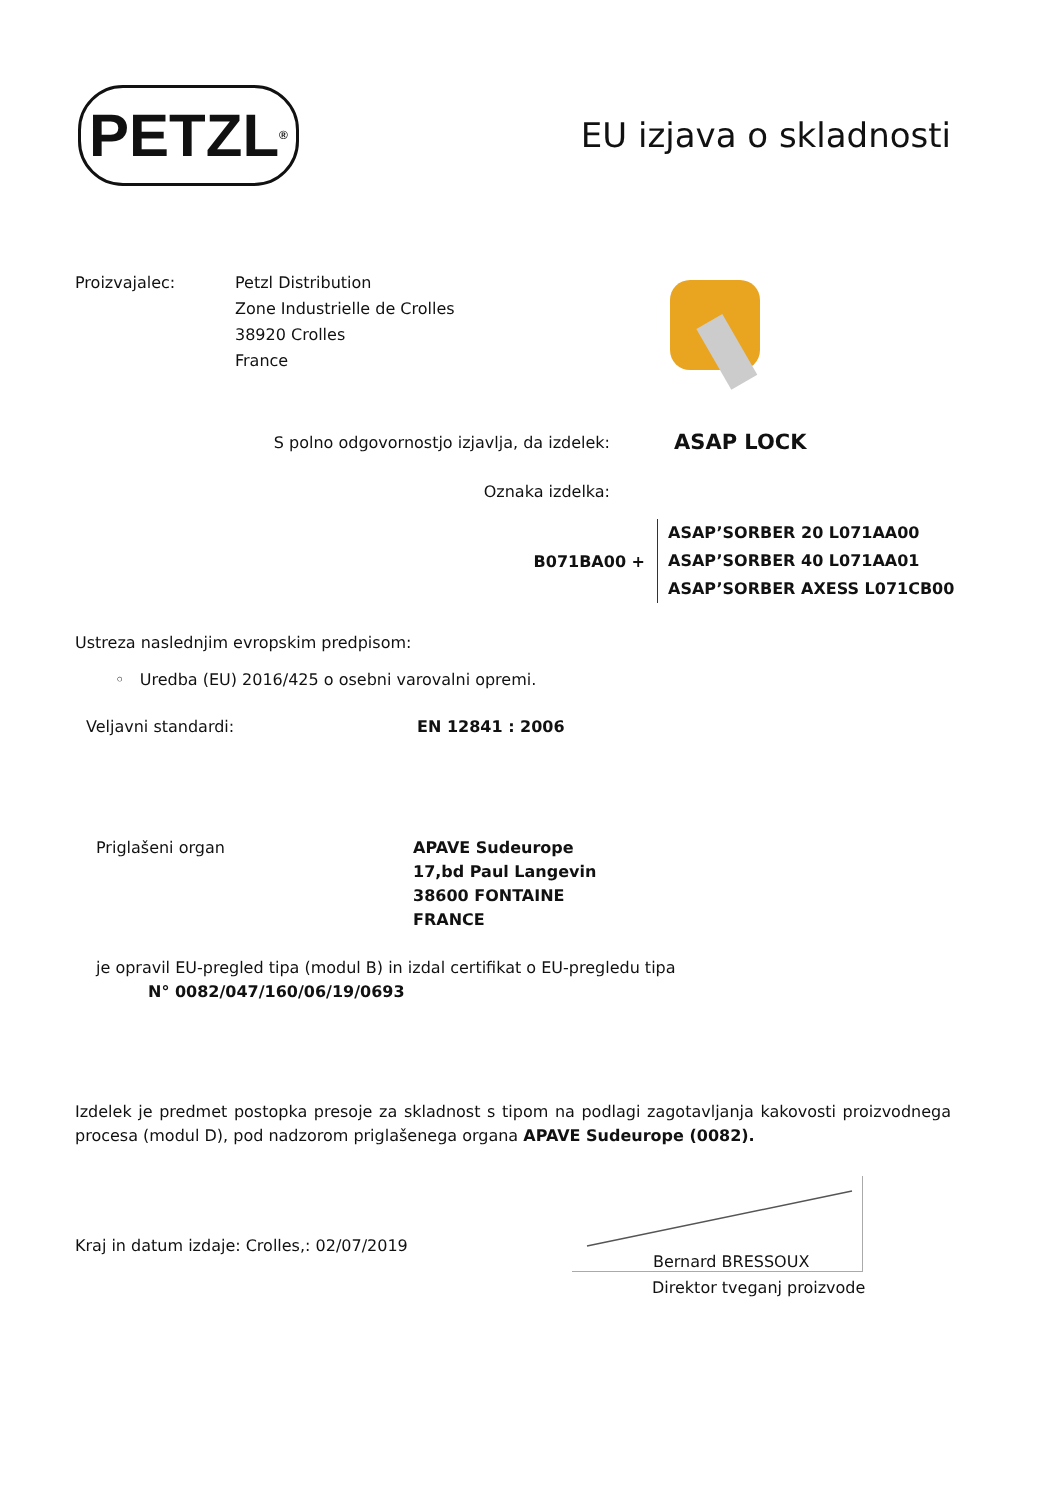PETZL<sup>®</sup>
EU izjava o skladnosti
Proizvajalec: Petzl Distribution
Zone Industrielle de Crolles
38920 Crolles
France
S polno odgovornostjo izjavlja, da izdelek:
ASAP LOCK
Oznaka izdelka:
B071BA00 +
ASAP’SORBER 20 L071AA00
ASAP’SORBER 40 L071AA01
ASAP’SORBER AXESS L071CB00
Ustreza naslednjim evropskim predpisom:
◦ Uredba (EU) 2016/425 o osebni varovalni opremi.
Veljavni standardi: EN 12841 : 2006
Priglašeni organ APAVE Sudeurope
17,bd Paul Langevin
38600 FONTAINE
FRANCE
je opravil EU-pregled tipa (modul B) in izdal certifikat o EU-pregledu tipa
N° 0082/047/160/06/19/0693
Izdelek je predmet postopka presoje za skladnost s tipom na podlagi zagotavljanja kakovosti proizvodnega procesa (modul D), pod nadzorom priglašenega organa APAVE Sudeurope (0082).
Kraj in datum izdaje: Crolles,: 02/07/2019
Bernard BRESSOUX
Direktor tveganj proizvode